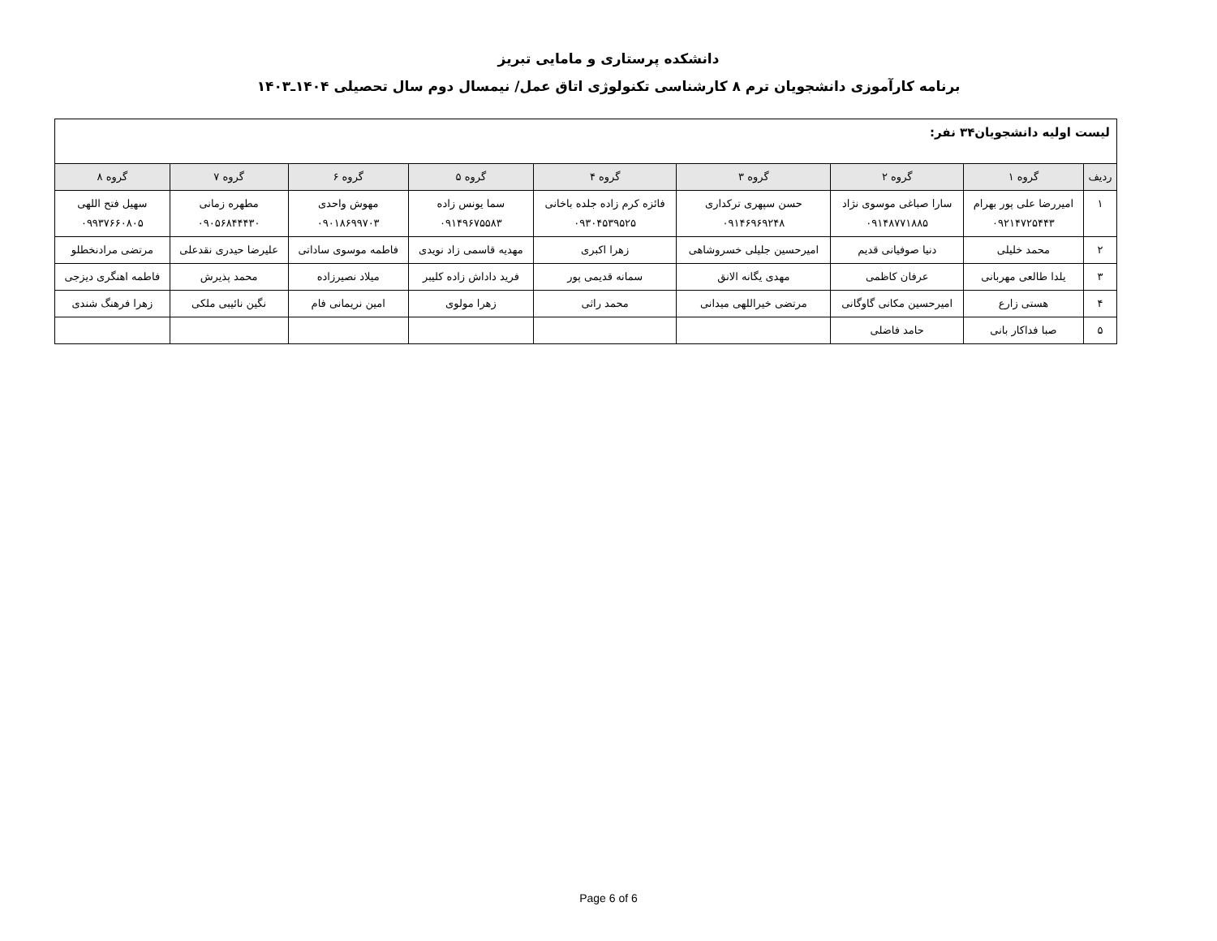دانشکده پرستاری و مامایی تبریز
برنامه کارآموزی دانشجویان ترم ۸ کارشناسی تکنولوژی اتاق عمل/ نیمسال دوم سال تحصیلی ۱۴۰۴ـ۱۴۰۳
| لیست اولیه دانشجویان۳۴ نفر: | | | | | | | | |
| ردیف | گروه ۱ | گروه ۲ | گروه ۳ | گروه ۴ | گروه ۵ | گروه ۶ | گروه ۷ | گروه ۸ |
| ۱ | امیررضا علی پور بهرام ۰۹۲۱۴۷۲۵۴۴۳ | سارا صباغی موسوی نژاد ۰۹۱۴۸۷۷۱۸۸۵ | حسن سپهری ترکداری ۰۹۱۴۶۹۶۹۲۴۸ | فائزه کرم زاده جلده باخانی ۰۹۳۰۴۵۳۹۵۲۵ | سما یونس زاده ۰۹۱۴۹۶۷۵۵۸۳ | مهوش واحدی ۰۹۰۱۸۶۹۹۷۰۳ | مطهره زمانی ۰۹۰۵۶۸۴۴۴۳۰ | سهیل فتح اللهی ۰۹۹۳۷۶۶۰۸۰۵ |
| ۲ | محمد خلیلی | دنیا صوفیانی قدیم | امیرحسین جلیلی خسروشاهی | زهرا اکبری | مهدیه قاسمی زاد نویدی | فاطمه موسوی ساداتی | علیرضا حیدری نقدعلی | مرتضی مرادنخطلو |
| ۳ | یلدا طالعی مهربانی | عرفان کاظمی | مهدی یگانه الانق | سمانه قدیمی پور | فرید داداش زاده کلیبر | میلاد نصیرزاده | محمد پذیرش | فاطمه اهنگری دیزجی |
| ۴ | هستی زارع | امیرحسین مکانی گاوگانی | مرتضی خیراللهی میدانی | محمد راثی | زهرا مولوی | امین نریمانی فام | نگین نائیبی ملکی | زهرا فرهنگ شندی |
| ۵ | صبا فداکار بانی | حامد فاضلی | | | | | | |
Page 6 of 6